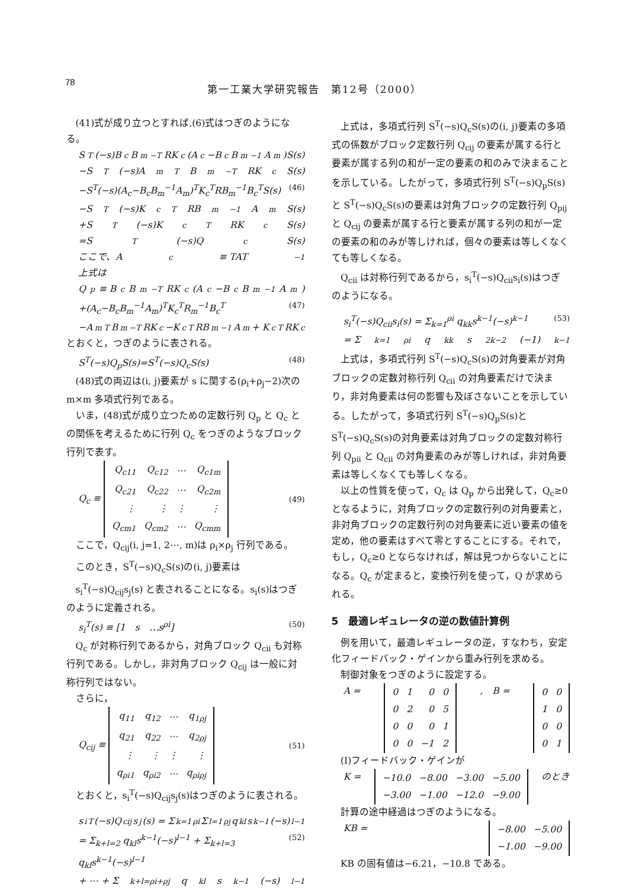78
第一工業大学研究報告　第12号（2000）
(41)式が成り立つとすれば,(6)式はつぎのようになる。
S<sup>T</sup>(−s)B<sub>c</sub>B<sub>m</sub><sup>−T</sup>RK<sub>c</sub>(A<sub>c</sub>−B<sub>c</sub>B<sub>m</sub><sup>−1</sup>A<sub>m</sub>)S(s)
−S<sup>T</sup>(−s)A<sub>m</sub><sup>T</sup>B<sub>m</sub><sup>−T</sup>RK<sub>c</sub>S(s)
−S<sup>T</sup>(−s)(A<sub>c</sub>−B<sub>c</sub>B<sub>m</sub><sup>−1</sup>A<sub>m</sub>)<sup>T</sup>K<sub>c</sub><sup>T</sup>RB<sub>m</sub><sup>−1</sup>B<sub>c</sub><sup>T</sup>S(s) (46)
−S<sup>T</sup>(−s)K<sub>c</sub><sup>T</sup>RB<sub>m</sub><sup>−1</sup>A<sub>m</sub>S(s)
+S<sup>T</sup>(−s)K<sub>c</sub><sup>T</sup>RK<sub>c</sub>S(s)
=S<sup>T</sup>(−s)Q<sub>c</sub>S(s)
ここで、A<sub>c</sub> ≡ TAT<sup>−1</sup>
上式は
Q<sub>p</sub> ≡ B<sub>c</sub>B<sub>m</sub><sup>−T</sup>RK<sub>c</sub>(A<sub>c</sub>−B<sub>c</sub>B<sub>m</sub><sup>−1</sup>A<sub>m</sub>)
+(A<sub>c</sub>−B<sub>c</sub>B<sub>m</sub><sup>−1</sup>A<sub>m</sub>)<sup>T</sup>K<sub>c</sub><sup>T</sup>R<sub>m</sub><sup>−1</sup>B<sub>c</sub><sup>T</sup> (47)
−A<sub>m</sub><sup>T</sup>B<sub>m</sub><sup>−T</sup>RK<sub>c</sub>−K<sub>c</sub><sup>T</sup>RB<sub>m</sub><sup>−1</sup>A<sub>m</sub> + K<sub>c</sub><sup>T</sup>RK<sub>c</sub>
とおくと，つぎのように表される。
S<sup>T</sup>(−s)Q<sub>p</sub>S(s)=S<sup>T</sup>(−s)Q<sub>c</sub>S(s) (48)
(48)式の両辺は(i, j)要素が s に関する(ρ<sub>i</sub>+ρ<sub>j</sub>−2)次の m×m 多項式行列である。
いま，(48)式が成り立つための定数行列 Q<sub>p</sub> と Q<sub>c</sub> との関係を考えるために行列 Q<sub>c</sub> をつぎのようなブロック行列で表す。
Q<sub>c</sub> ≡
| Q<sub>c11</sub> | Q<sub>c12</sub> | ⋯ | Q<sub>c1m</sub> |
| Q<sub>c21</sub> | Q<sub>c22</sub> | ⋯ | Q<sub>c2m</sub> |
| ⋮ | ⋮ | ⋮ | ⋮ |
| Q<sub>cm1</sub> | Q<sub>cm2</sub> | ⋯ | Q<sub>cmm</sub> |
(49)
ここで，Q<sub>cij</sub>(i, j=1, 2⋯, m)は ρ<sub>i</sub>×ρ<sub>j</sub> 行列である。
このとき，S<sup>T</sup>(−s)Q<sub>c</sub>S(s)の(i, j)要素は
s<sub>i</sub><sup>T</sup>(−s)Q<sub>cij</sub>s<sub>j</sub>(s) と表されることになる。s<sub>i</sub>(s)はつぎのように定義される。
s<sub>i</sub><sup>T</sup>(s) ≡ [1　s　⋯s<sup>ρi</sup>] (50)
Q<sub>c</sub> が対称行列であるから，対角ブロック Q<sub>cii</sub> も対称行列である。しかし，非対角ブロック Q<sub>cij</sub> は一般に対称行列ではない。
さらに，
Q<sub>cij</sub> ≡
| q<sub>11</sub> | q<sub>12</sub> | ⋯ | q<sub>1ρj</sub> |
| q<sub>21</sub> | q<sub>22</sub> | ⋯ | q<sub>2ρj</sub> |
| ⋮ | ⋮ | ⋮ | ⋮ |
| q<sub>ρi1</sub> | q<sub>ρi2</sub> | ⋯ | q<sub>ρiρj</sub> |
(51)
とおくと，s<sub>i</sub><sup>T</sup>(−s)Q<sub>cij</sub>s<sub>j</sub>(s)はつぎのように表される。
s<sub>i</sub><sup>T</sup>(−s)Q<sub>cij</sub>s<sub>j</sub>(s) = Σ<sub>k=1</sub><sup>ρi</sup> Σ<sub>l=1</sub><sup>ρj</sup> q<sub>kl</sub>s<sup>k−1</sup>(−s)<sup>l−1</sup>
= Σ<sub>k+l=2</sub> q<sub>kl</sub>s<sup>k−1</sup>(−s)<sup>l−1</sup> + Σ<sub>k+l=3</sub> q<sub>kl</sub>s<sup>k−1</sup>(−s)<sup>l−1</sup> (52)
+ ⋯ + Σ<sub>k+l=ρi+ρj</sub> q<sub>kl</sub>s<sup>k−1</sup>(−s)<sup>l−1</sup>
上式は，多項式行列 S<sup>T</sup>(−s)Q<sub>c</sub>S(s)の(i, j)要素の多項式の係数がブロック定数行列 Q<sub>cij</sub> の要素が属する行と要素が属する列の和が一定の要素の和のみで決まることを示している。したがって，多項式行列 S<sup>T</sup>(−s)Q<sub>p</sub>S(s)と S<sup>T</sup>(−s)Q<sub>c</sub>S(s)の要素は対角ブロックの定数行列 Q<sub>pij</sub> と Q<sub>cij</sub> の要素が属する行と要素が属する列の和が一定の要素の和のみが等しければ，個々の要素は等しくなくても等しくなる。
Q<sub>cii</sub> は対称行列であるから，s<sub>i</sub><sup>T</sup>(−s)Q<sub>cii</sub>s<sub>i</sub>(s)はつぎのようになる。
s<sub>i</sub><sup>T</sup>(−s)Q<sub>cii</sub>s<sub>i</sub>(s) = Σ<sub>k=1</sub><sup>ρi</sup> q<sub>kk</sub>s<sup>k−1</sup>(−s)<sup>k−1</sup> (53)
= Σ<sub>k=1</sub><sup>ρi</sup> q<sub>kk</sub>s<sup>2k−2</sup>(−1)<sup>k−1</sup>
上式は，多項式行列 S<sup>T</sup>(−s)Q<sub>c</sub>S(s)の対角要素が対角ブロックの定数対称行列 Q<sub>cii</sub> の対角要素だけで決まり，非対角要素は何の影響も及ぼさないことを示している。したがって，多項式行列 S<sup>T</sup>(−s)Q<sub>p</sub>S(s)と S<sup>T</sup>(−s)Q<sub>c</sub>S(s)の対角要素は対角ブロックの定数対称行列 Q<sub>pii</sub> と Q<sub>cii</sub> の対角要素のみが等しければ，非対角要素は等しくなくても等しくなる。
以上の性質を使って，Q<sub>c</sub> は Q<sub>p</sub> から出発して，Q<sub>c</sub>≥0 となるように，対角ブロックの定数行列の対角要素と，非対角ブロックの定数行列の対角要素に近い要素の値を定め，他の要素はすべて零とすることにする。それで，もし，Q<sub>c</sub>≥0 とならなければ，解は見つからないことになる。Q<sub>c</sub> が定まると，変換行列を使って，Q が求められる。
5　最適レギュレータの逆の数値計算例
例を用いて，最適レギュレータの逆，すなわち，安定化フィードバック・ゲインから重み行列を求める。
制御対象をつぎのように設定する。
A =
| 0 | 1 | 0 | 0 |
| 0 | 2 | 0 | 5 |
| 0 | 0 | 0 | 1 |
| 0 | 0 | −1 | 2 |
,　B =
| 0 | 0 |
| 1 | 0 |
| 0 | 0 |
| 0 | 1 |
(Ⅰ)フィードバック・ゲインが
K =
| −10.0 | −8.00 | −3.00 | −5.00 |
| −3.00 | −1.00 | −12.0 | −9.00 |
のとき
計算の途中経過はつぎのようになる。
KB =
| −8.00 | −5.00 |
| −1.00 | −9.00 |
KB の固有値は−6.21，−10.8 である。